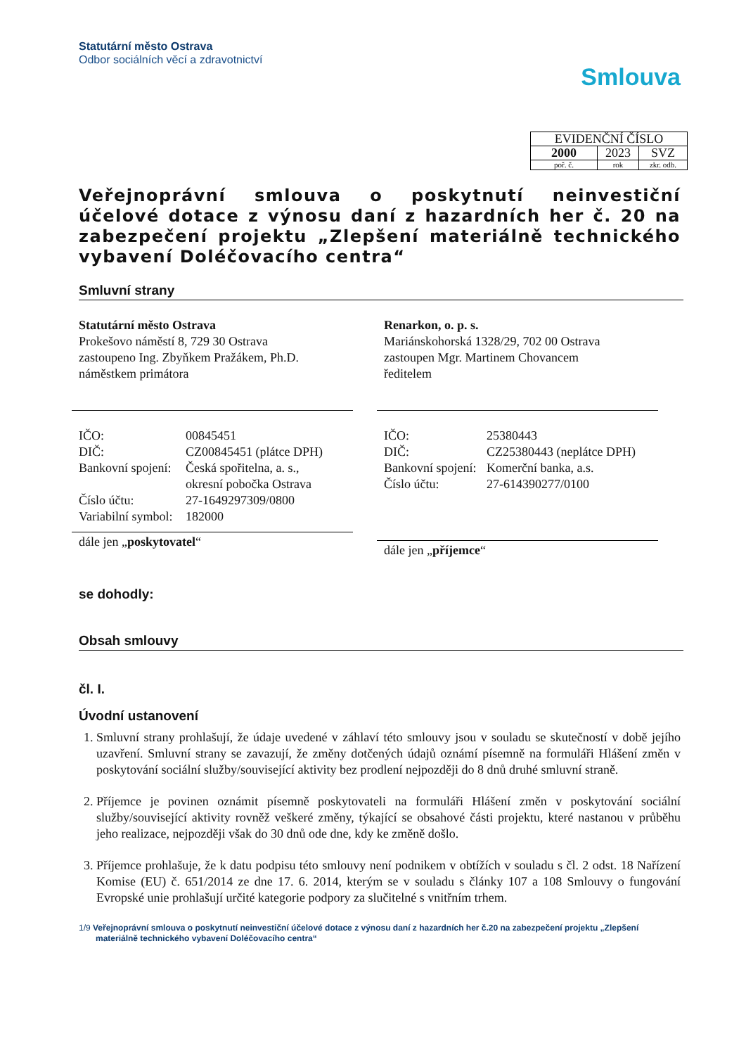Statutární město Ostrava
Odbor sociálních věcí a zdravotnictví
Smlouva
| EVIDENČNÍ ČÍSLO | | |
| 2000 | 2023 | SVZ |
| poř. č. | rok | zkr. odb. |
Veřejnoprávní smlouva o poskytnutí neinvestiční účelové dotace z výnosu daní z hazardních her č. 20 na zabezpečení projektu „Zlepšení materiálně technického vybavení Doléčovacího centra“
Smluvní strany
Statutární město Ostrava
Prokešovo náměstí 8, 729 30 Ostrava
zastoupeno Ing. Zbyňkem Pražákem, Ph.D.
náměstkem primátora
IČO: 00845451 DIČ: CZ00845451 (plátce DPH) Bankovní spojení: Česká spořitelna, a. s.,
okresní pobočka Ostrava Číslo účtu: 27-1649297309/0800 Variabilní symbol: 182000
dále jen „poskytovatel“
Renarkon, o. p. s.
Mariánskohorská 1328/29, 702 00 Ostrava
zastoupen Mgr. Martinem Chovancem
ředitelem
IČO: 25380443 DIČ: CZ25380443 (neplátce DPH) Bankovní spojení: Komerční banka, a.s. Číslo účtu: 27-614390277/0100
dále jen „příjemce“
se dohodly:
Obsah smlouvy
čl. I.
Úvodní ustanovení
1. Smluvní strany prohlašují, že údaje uvedené v záhlaví této smlouvy jsou v souladu se skutečností v době jejího uzavření. Smluvní strany se zavazují, že změny dotčených údajů oznámí písemně na formuláři Hlášení změn v poskytování sociální služby/související aktivity bez prodlení nejpozději do 8 dnů druhé smluvní straně.
2. Příjemce je povinen oznámit písemně poskytovateli na formuláři Hlášení změn v poskytování sociální služby/související aktivity rovněž veškeré změny, týkající se obsahové části projektu, které nastanou v průběhu jeho realizace, nejpozději však do 30 dnů ode dne, kdy ke změně došlo.
3. Příjemce prohlašuje, že k datu podpisu této smlouvy není podnikem v obtížích v souladu s čl. 2 odst. 18 Nařízení Komise (EU) č. 651/2014 ze dne 17. 6. 2014, kterým se v souladu s články 107 a 108 Smlouvy o fungování Evropské unie prohlašují určité kategorie podpory za slučitelné s vnitřním trhem.
1/9 Veřejnoprávní smlouva o poskytnutí neinvestiční účelové dotace z výnosu daní z hazardních her č.20 na zabezpečení projektu „Zlepšení materiálně technického vybavení Doléčovacího centra“